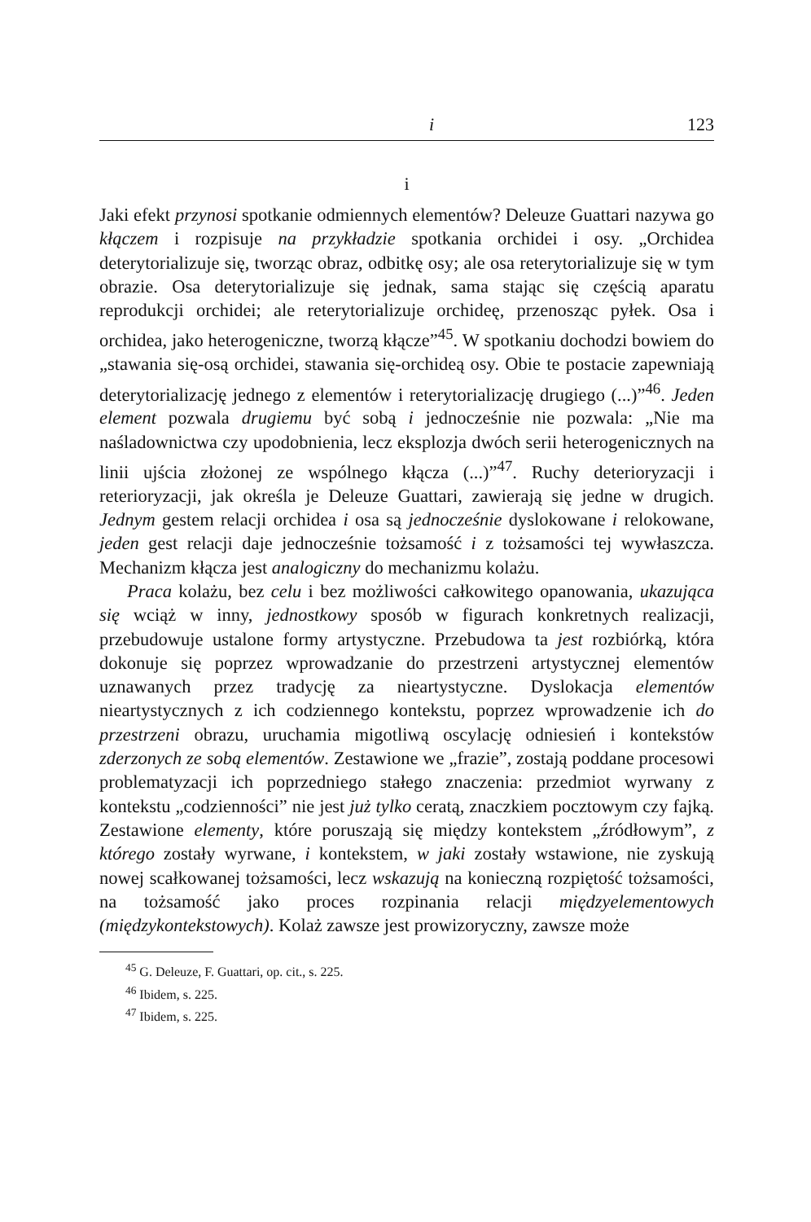i 123
i
Jaki efekt przynosi spotkanie odmiennych elementów? Deleuze Guattari nazywa go kłączem i rozpisuje na przykładzie spotkania orchidei i osy. „Orchidea deterytorializuje się, tworząc obraz, odbitkę osy; ale osa reterytorializuje się w tym obrazie. Osa deterytorializuje się jednak, sama stając się częścią aparatu reprodukcji orchidei; ale reterytorializuje orchideę, przenosząc pyłek. Osa i orchidea, jako heterogeniczne, tworzą kłącze”<sup>45</sup>. W spotkaniu dochodzi bowiem do „stawania się-osą orchidei, stawania się-orchideą osy. Obie te postacie zapewniają deterytorializację jednego z elementów i reterytorializację drugiego (...)”<sup>46</sup>. Jeden element pozwala drugiemu być sobą i jednocześnie nie pozwala: „Nie ma naśladownictwa czy upodobnienia, lecz eksplozja dwóch serii heterogenicznych na linii ujścia złożonej ze wspólnego kłącza (...)”<sup>47</sup>. Ruchy deterioryzacji i reterioryzacji, jak określa je Deleuze Guattari, zawierają się jedne w drugich. Jednym gestem relacji orchidea i osa są jednocześnie dyslokowane i relokowane, jeden gest relacji daje jednocześnie tożsamość i z tożsamości tej wywłaszcza. Mechanizm kłącza jest analogiczny do mechanizmu kolażu.
Praca kolażu, bez celu i bez możliwości całkowitego opanowania, ukazująca się wciąż w inny, jednostkowy sposób w figurach konkretnych realizacji, przebudowuje ustalone formy artystyczne. Przebudowa ta jest rozbiórką, która dokonuje się poprzez wprowadzanie do przestrzeni artystycznej elementów uznawanych przez tradycję za nieartystyczne. Dyslokacja elementów nieartystycznych z ich codziennego kontekstu, poprzez wprowadzenie ich do przestrzeni obrazu, uruchamia migotliwą oscylację odniesień i kontekstów zderzonych ze sobą elementów. Zestawione we „frazie”, zostają poddane procesowi problematyzacji ich poprzedniego stałego znaczenia: przedmiot wyrwany z kontekstu „codzienności” nie jest już tylko ceratą, znaczkiem pocztowym czy fajką. Zestawione elementy, które poruszają się między kontekstem „źródłowym”, z którego zostały wyrwane, i kontekstem, w jaki zostały wstawione, nie zyskują nowej scałkowanej tożsamości, lecz wskazują na konieczną rozpiętość tożsamości, na tożsamość jako proces rozpinania relacji międzyelementowych (międzykontekstowych). Kolaż zawsze jest prowizoryczny, zawsze może
<sup>45</sup> G. Deleuze, F. Guattari, op. cit., s. 225.
<sup>46</sup> Ibidem, s. 225.
<sup>47</sup> Ibidem, s. 225.